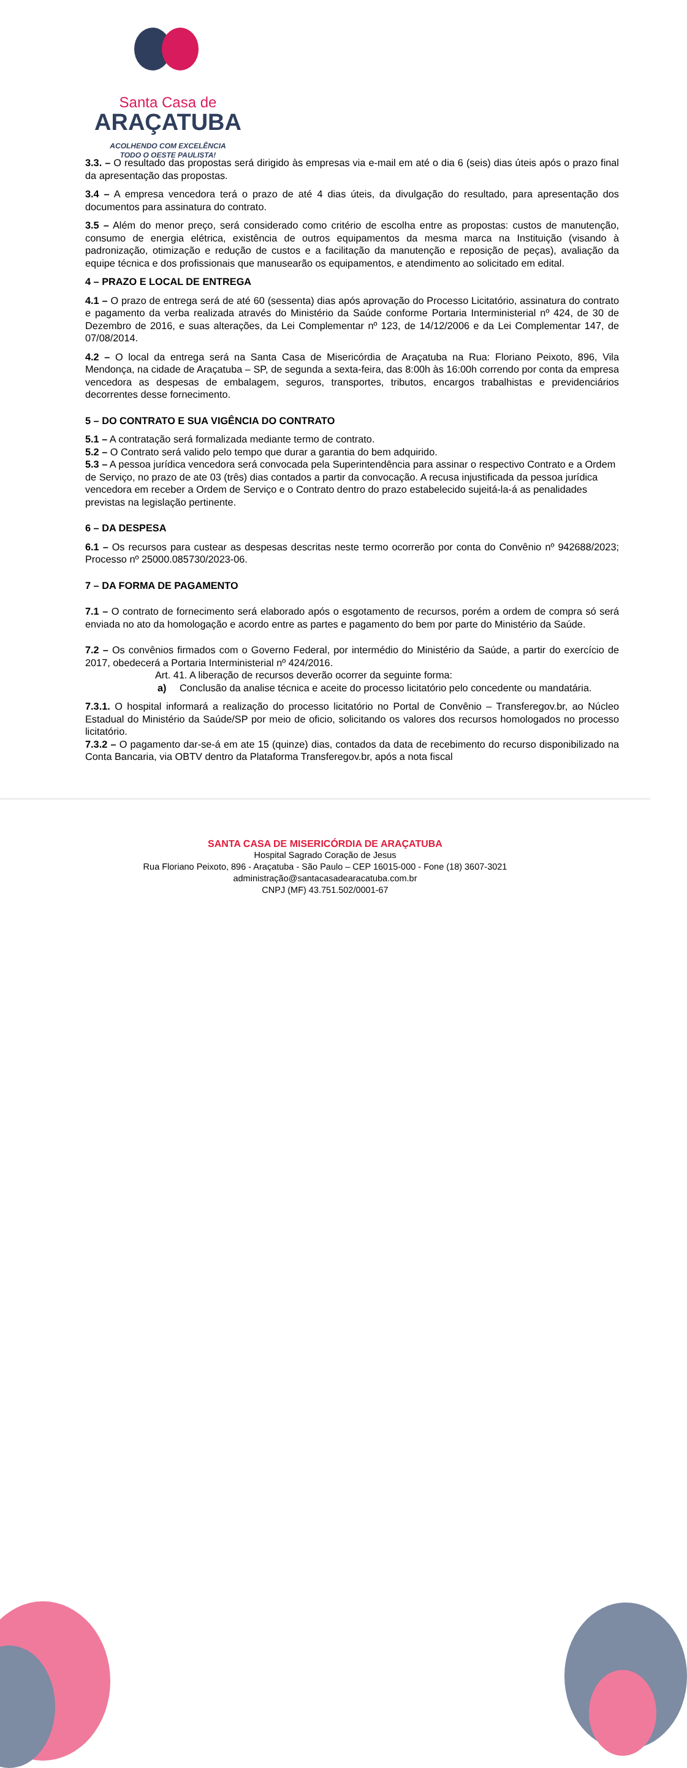Santa Casa de
ARAÇATUBA
ACOLHENDO COM EXCELÊNCIA
TODO O OESTE PAULISTA!
3.3. – O resultado das propostas será dirigido às empresas via e-mail em até o dia 6 (seis) dias úteis após o prazo final da apresentação das propostas.
3.4 – A empresa vencedora terá o prazo de até 4 dias úteis, da divulgação do resultado, para apresentação dos documentos para assinatura do contrato.
3.5 – Além do menor preço, será considerado como critério de escolha entre as propostas: custos de manutenção, consumo de energia elétrica, existência de outros equipamentos da mesma marca na Instituição (visando à padronização, otimização e redução de custos e a facilitação da manutenção e reposição de peças), avaliação da equipe técnica e dos profissionais que manusearão os equipamentos, e atendimento ao solicitado em edital.
4 – PRAZO E LOCAL DE ENTREGA
4.1 – O prazo de entrega será de até 60 (sessenta) dias após aprovação do Processo Licitatório, assinatura do contrato e pagamento da verba realizada através do Ministério da Saúde conforme Portaria Interministerial nº 424, de 30 de Dezembro de 2016, e suas alterações, da Lei Complementar nº 123, de 14/12/2006 e da Lei Complementar 147, de 07/08/2014.
4.2 – O local da entrega será na Santa Casa de Misericórdia de Araçatuba na Rua: Floriano Peixoto, 896, Vila Mendonça, na cidade de Araçatuba – SP, de segunda a sexta-feira, das 8:00h às 16:00h correndo por conta da empresa vencedora as despesas de embalagem, seguros, transportes, tributos, encargos trabalhistas e previdenciários decorrentes desse fornecimento.
5 – DO CONTRATO E SUA VIGÊNCIA DO CONTRATO
5.1 – A contratação será formalizada mediante termo de contrato.
5.2 – O Contrato será valido pelo tempo que durar a garantia do bem adquirido.
5.3 – A pessoa jurídica vencedora será convocada pela Superintendência para assinar o respectivo Contrato e a Ordem de Serviço, no prazo de ate 03 (três) dias contados a partir da convocação. A recusa injustificada da pessoa jurídica vencedora em receber a Ordem de Serviço e o Contrato dentro do prazo estabelecido sujeitá-la-á as penalidades previstas na legislação pertinente.
6 – DA DESPESA
6.1 – Os recursos para custear as despesas descritas neste termo ocorrerão por conta do Convênio nº 942688/2023; Processo nº 25000.085730/2023-06.
7 – DA FORMA DE PAGAMENTO
7.1 – O contrato de fornecimento será elaborado após o esgotamento de recursos, porém a ordem de compra só será enviada no ato da homologação e acordo entre as partes e pagamento do bem por parte do Ministério da Saúde.
7.2 – Os convênios firmados com o Governo Federal, por intermédio do Ministério da Saúde, a partir do exercício de 2017, obedecerá a Portaria Interministerial nº 424/2016.
Art. 41. A liberação de recursos deverão ocorrer da seguinte forma:
a) Conclusão da analise técnica e aceite do processo licitatório pelo concedente ou mandatária.
7.3.1. O hospital informará a realização do processo licitatório no Portal de Convênio – Transferegov.br, ao Núcleo Estadual do Ministério da Saúde/SP por meio de oficio, solicitando os valores dos recursos homologados no processo licitatório.
7.3.2 – O pagamento dar-se-á em ate 15 (quinze) dias, contados da data de recebimento do recurso disponibilizado na Conta Bancaria, via OBTV dentro da Plataforma Transferegov.br, após a nota fiscal
SANTA CASA DE MISERICÓRDIA DE ARAÇATUBA
Hospital Sagrado Coração de Jesus
Rua Floriano Peixoto, 896 - Araçatuba - São Paulo – CEP 16015-000 - Fone (18) 3607-3021
administração@santacasadearacatuba.com.br
CNPJ (MF) 43.751.502/0001-67